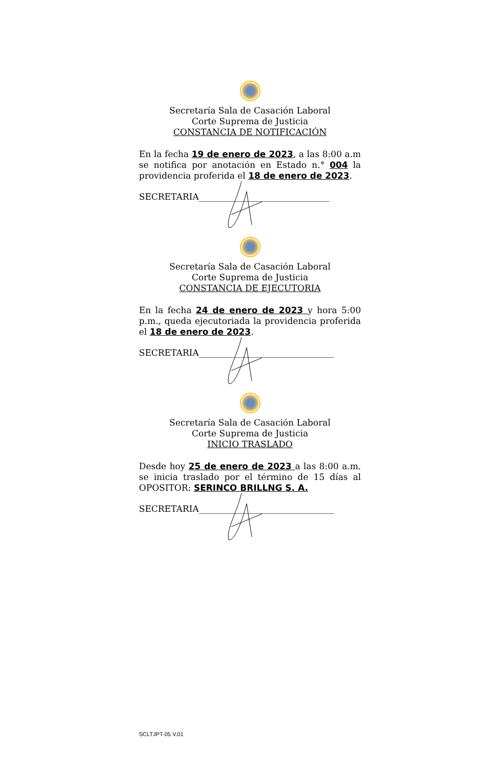Secretaría Sala de Casación Laboral
Corte Suprema de Justicia
CONSTANCIA DE NOTIFICACIÓN
En la fecha 19 de enero de 2023, a las 8:00 a.m se notifica por anotación en Estado n.° 004 la providencia proferida el 18 de enero de 2023.
SECRETARIA______________________________
Secretaría Sala de Casación Laboral
Corte Suprema de Justicia
CONSTANCIA DE EJECUTORIA
En la fecha 24 de enero de 2023 y hora 5:00 p.m., queda ejecutoriada la providencia proferida el 18 de enero de 2023.
SECRETARIA_______________________________
Secretaría Sala de Casación Laboral
Corte Suprema de Justicia
INICIO TRASLADO
Desde hoy 25 de enero de 2023 a las 8:00 a.m. se inicia traslado por el término de 15 días al OPOSITOR: SERINCO BRILLNG S. A.
SECRETARIA_______________________________
SCLTJPT-05 V.01